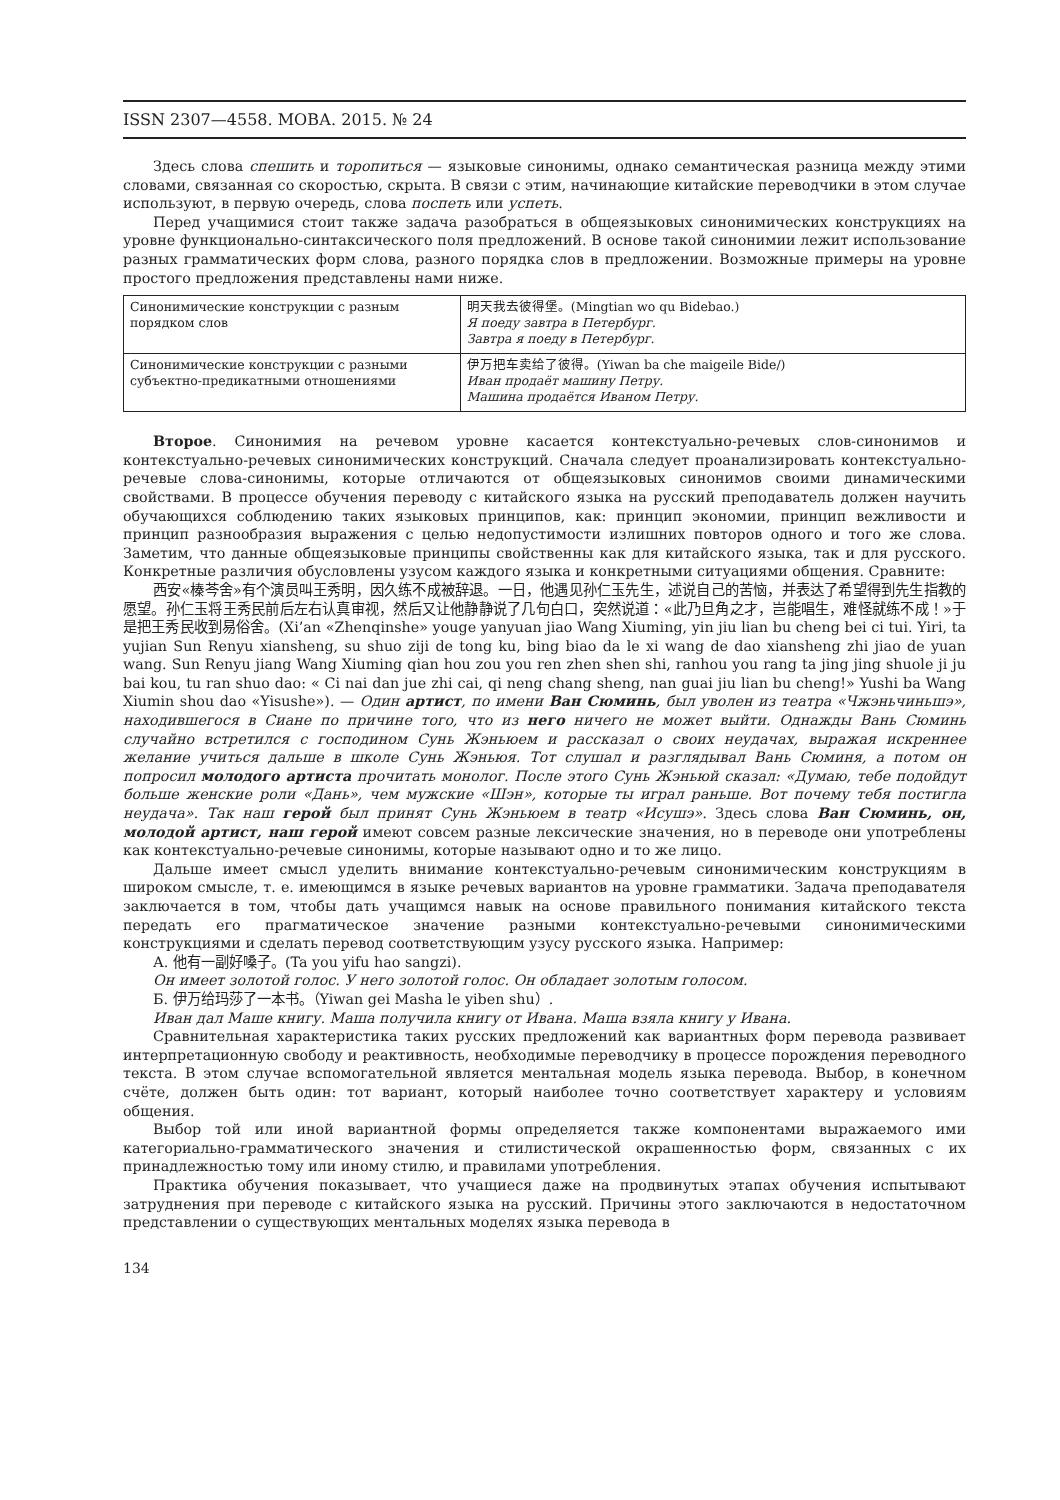ISSN 2307—4558. МОВА. 2015. № 24
Здесь слова спешить и торопиться — языковые синонимы, однако семантическая разница между этими словами, связанная со скоростью, скрыта. В связи с этим, начинающие китайские переводчики в этом случае используют, в первую очередь, слова поспеть или успеть.
Перед учащимися стоит также задача разобраться в общеязыковых синонимических конструкциях на уровне функционально-синтаксического поля предложений. В основе такой синонимии лежит использование разных грамматических форм слова, разного порядка слов в предложении. Возможные примеры на уровне простого предложения представлены нами ниже.
| Синонимические конструкции с разным порядком слов | 明天我去彼得堡。(Mingtian wo qu Bidebao.) Я поеду завтра в Петербург. Завтра я поеду в Петербург. |
| Синонимические конструкции с разными субъектно-предикатными отношениями | 伊万把车卖给了彼得。(Yiwan ba che maigeile Bide/) Иван продаёт машину Петру. Машина продаётся Иваном Петру. |
Второе. Синонимия на речевом уровне касается контекстуально-речевых слов-синонимов и контекстуально-речевых синонимических конструкций. Сначала следует проанализировать контекстуально-речевые слова-синонимы, которые отличаются от общеязыковых синонимов своими динамическими свойствами. В процессе обучения переводу с китайского языка на русский преподаватель должен научить обучающихся соблюдению таких языковых принципов, как: принцип экономии, принцип вежливости и принцип разнообразия выражения с целью недопустимости излишних повторов одного и того же слова. Заметим, что данные общеязыковые принципы свойственны как для китайского языка, так и для русского. Конкретные различия обусловлены узусом каждого языка и конкретными ситуациями общения. Сравните:
西安«榛芩舍»有个演员叫王秀明，因久练不成被辞退。一日，他遇见孙仁玉先生，述说自己的苦恼，并表达了希望得到先生指教的愿望。孙仁玉将王秀民前后左右认真审视，然后又让他静静说了几句白口，突然说道：«此乃旦角之才，岂能唱生，难怪就练不成！»于是把王秀民收到易俗舍。(Xi’an «Zhenqinshe» youge yanyuan jiao Wang Xiuming, yin jiu lian bu cheng bei ci tui. Yiri, ta yujian Sun Renyu xiansheng, su shuo ziji de tong ku, bing biao da le xi wang de dao xiansheng zhi jiao de yuan wang. Sun Renyu jiang Wang Xiuming qian hou zou you ren zhen shen shi, ranhou you rang ta jing jing shuole ji ju bai kou, tu ran shuo dao: « Ci nai dan jue zhi cai, qi neng chang sheng, nan guai jiu lian bu cheng!» Yushi ba Wang Xiumin shou dao «Yisushe»). — Один артист, по имени Ван Сюминь, был уволен из театра «Чжэньчиньшэ», находившегося в Сиане по причине того, что из него ничего не может выйти. Однажды Вань Сюминь случайно встретился с господином Сунь Жэньюем и рассказал о своих неудачах, выражая искреннее желание учиться дальше в школе Сунь Жэньюя. Тот слушал и разглядывал Вань Сюминя, а потом он попросил молодого артиста прочитать монолог. После этого Сунь Жэньюй сказал: «Думаю, тебе подойдут больше женские роли «Дань», чем мужские «Шэн», которые ты играл раньше. Вот почему тебя постигла неудача». Так наш герой был принят Сунь Жэньюем в театр «Исушэ». Здесь слова Ван Сюминь, он, молодой артист, наш герой имеют совсем разные лексические значения, но в переводе они употреблены как контекстуально-речевые синонимы, которые называют одно и то же лицо.
Дальше имеет смысл уделить внимание контекстуально-речевым синонимическим конструкциям в широком смысле, т. е. имеющимся в языке речевых вариантов на уровне грамматики. Задача преподавателя заключается в том, чтобы дать учащимся навык на основе правильного понимания китайского текста передать его прагматическое значение разными контекстуально-речевыми синонимическими конструкциями и сделать перевод соответствующим узусу русского языка. Например:
А. 他有一副好嗓子。(Ta you yifu hao sangzi).
Он имеет золотой голос. У него золотой голос. Он обладает золотым голосом.
Б. 伊万给玛莎了一本书。（Yiwan gei Masha le yiben shu）.
Иван дал Маше книгу. Маша получила книгу от Ивана. Маша взяла книгу у Ивана.
Сравнительная характеристика таких русских предложений как вариантных форм перевода развивает интерпретационную свободу и реактивность, необходимые переводчику в процессе порождения переводного текста. В этом случае вспомогательной является ментальная модель языка перевода. Выбор, в конечном счёте, должен быть один: тот вариант, который наиболее точно соответствует характеру и условиям общения.
Выбор той или иной вариантной формы определяется также компонентами выражаемого ими категориально-грамматического значения и стилистической окрашенностью форм, связанных с их принадлежностью тому или иному стилю, и правилами употребления.
Практика обучения показывает, что учащиеся даже на продвинутых этапах обучения испытывают затруднения при переводе с китайского языка на русский. Причины этого заключаются в недостаточном представлении о существующих ментальных моделях языка перевода в
134